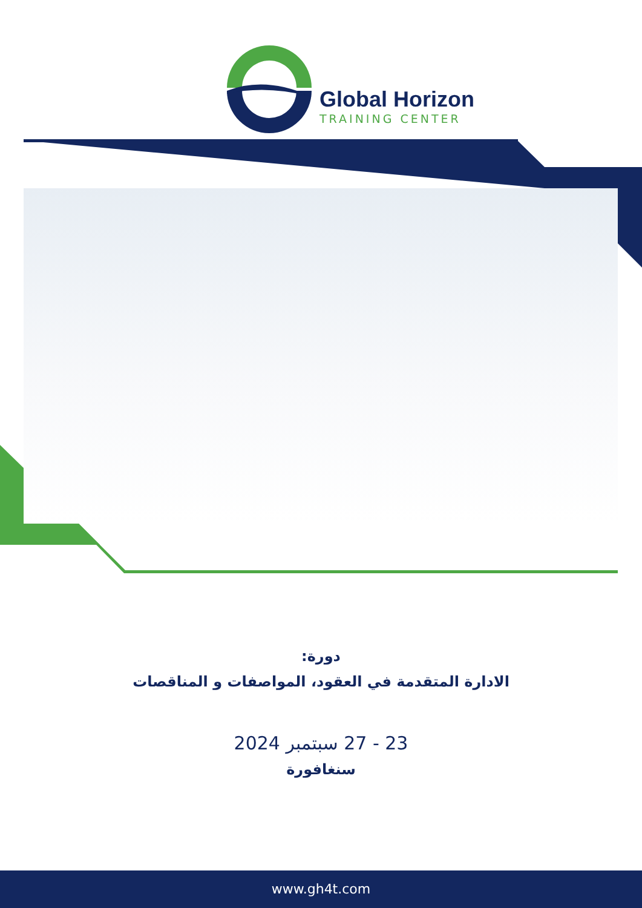Global Horizon
TRAINING CENTER
دورة:
الادارة المتقدمة في العقود، المواصفات و المناقصات
23 - 27 سبتمبر 2024
سنغافورة
www.gh4t.com